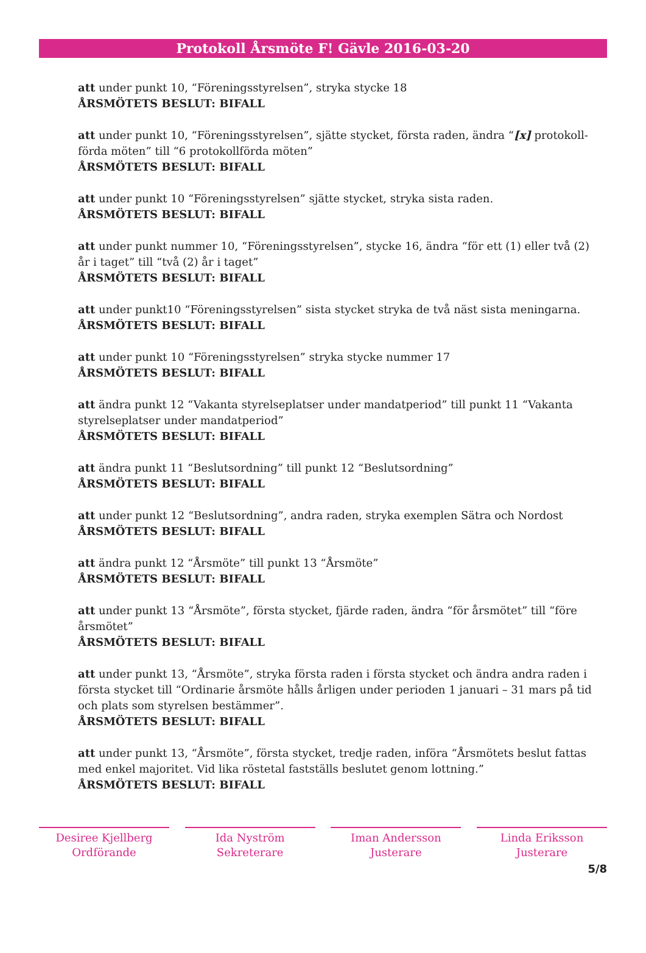Protokoll Årsmöte F! Gävle 2016-03-20
att under punkt 10, “Föreningsstyrelsen”, stryka stycke 18
ÅRSMÖTETS BESLUT: BIFALL
att under punkt 10, “Föreningsstyrelsen”, sjätte stycket, första raden, ändra “[x] protokoll-förda möten” till “6 protokollförda möten”
ÅRSMÖTETS BESLUT: BIFALL
att under punkt 10 “Föreningsstyrelsen” sjätte stycket, stryka sista raden.
ÅRSMÖTETS BESLUT: BIFALL
att under punkt nummer 10, “Föreningsstyrelsen”, stycke 16, ändra “för ett (1) eller två (2) år i taget” till “två (2) år i taget”
ÅRSMÖTETS BESLUT: BIFALL
att under punkt10 “Föreningsstyrelsen” sista stycket stryka de två näst sista meningarna.
ÅRSMÖTETS BESLUT: BIFALL
att under punkt 10 “Föreningsstyrelsen” stryka stycke nummer 17
ÅRSMÖTETS BESLUT: BIFALL
att ändra punkt 12 “Vakanta styrelseplatser under mandatperiod” till punkt 11 “Vakanta styrelseplatser under mandatperiod”
ÅRSMÖTETS BESLUT: BIFALL
att ändra punkt 11 “Beslutsordning” till punkt 12 “Beslutsordning”
ÅRSMÖTETS BESLUT: BIFALL
att under punkt 12 “Beslutsordning”, andra raden, stryka exemplen Sätra och Nordost
ÅRSMÖTETS BESLUT: BIFALL
att ändra punkt 12 “Årsmöte” till punkt 13 “Årsmöte”
ÅRSMÖTETS BESLUT: BIFALL
att under punkt 13 “Årsmöte”, första stycket, fjärde raden, ändra “för årsmötet” till “före årsmötet”
ÅRSMÖTETS BESLUT: BIFALL
att under punkt 13, “Årsmöte”, stryka första raden i första stycket och ändra andra raden i första stycket till “Ordinarie årsmöte hålls årligen under perioden 1 januari – 31 mars på tid och plats som styrelsen bestämmer”.
ÅRSMÖTETS BESLUT: BIFALL
att under punkt 13, “Årsmöte”, första stycket, tredje raden, införa “Årsmötets beslut fattas med enkel majoritet. Vid lika röstetal fastställs beslutet genom lottning.”
ÅRSMÖTETS BESLUT: BIFALL
Desiree Kjellberg
Ordförande
Ida Nyström
Sekreterare
Iman Andersson
Justerare
Linda Eriksson
Justerare
5/8